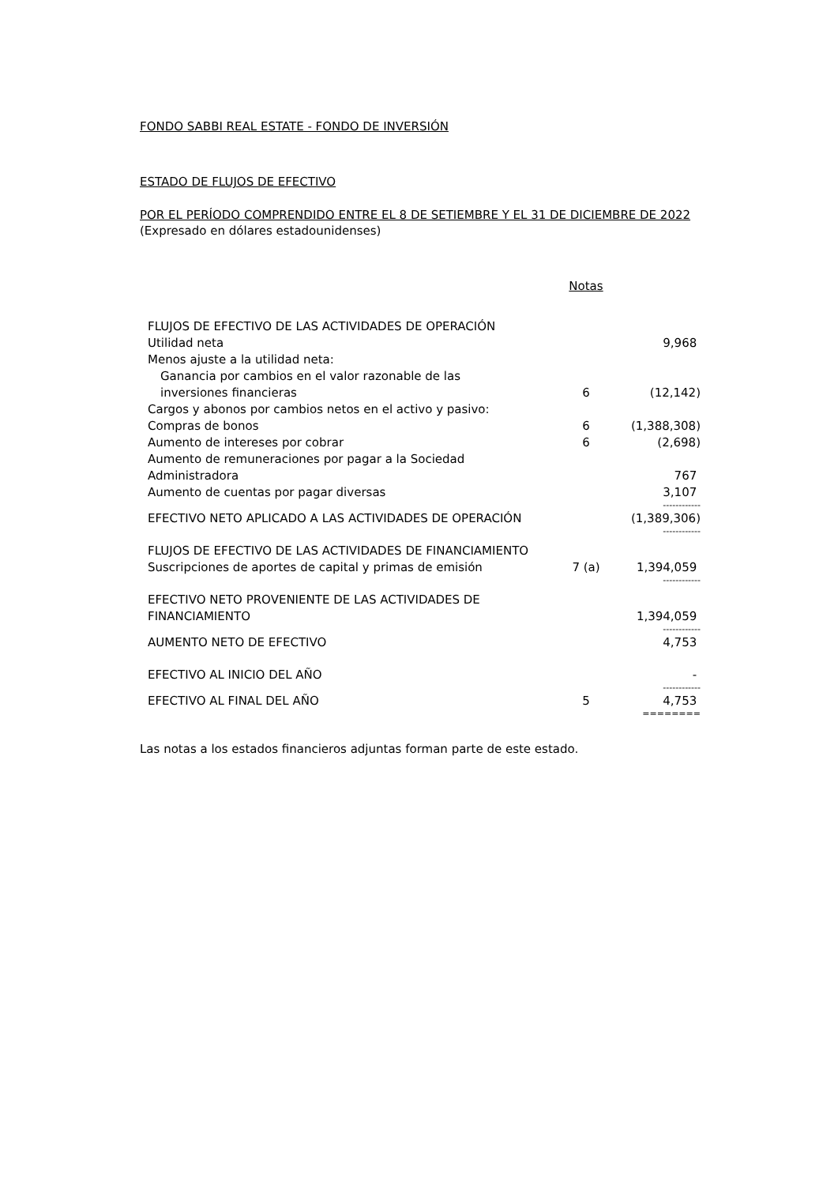FONDO SABBI REAL ESTATE - FONDO DE INVERSIÓN
ESTADO DE FLUJOS DE EFECTIVO
POR EL PERÍODO COMPRENDIDO ENTRE EL 8 DE SETIEMBRE Y EL 31 DE DICIEMBRE DE 2022
(Expresado en dólares estadounidenses)
| | Notas | |
| FLUJOS DE EFECTIVO DE LAS ACTIVIDADES DE OPERACIÓN | | |
| Utilidad neta | | 9,968 |
| Menos ajuste a la utilidad neta: | | |
| Ganancia por cambios en el valor razonable de las inversiones financieras | 6 | (12,142) |
| Cargos y abonos por cambios netos en el activo y pasivo: | | |
| Compras de bonos | 6 | (1,388,308) |
| Aumento de intereses por cobrar | 6 | (2,698) |
| Aumento de remuneraciones por pagar a la Sociedad Administradora | | 767 |
| Aumento de cuentas por pagar diversas | | 3,107 |
| | | ------------ |
| EFECTIVO NETO APLICADO A LAS ACTIVIDADES DE OPERACIÓN | | (1,389,306) |
| | | ------------ |
| FLUJOS DE EFECTIVO DE LAS ACTIVIDADES DE FINANCIAMIENTO | | |
| Suscripciones de aportes de capital y primas de emisión | 7 (a) | 1,394,059 |
| | | ------------ |
| EFECTIVO NETO PROVENIENTE DE LAS ACTIVIDADES DE FINANCIAMIENTO | | 1,394,059 |
| | | ------------ |
| AUMENTO NETO DE EFECTIVO | | 4,753 |
| EFECTIVO AL INICIO DEL AÑO | | - |
| | | ------------ |
| EFECTIVO AL FINAL DEL AÑO | 5 | 4,753 |
| | | ======== |
Las notas a los estados financieros adjuntas forman parte de este estado.